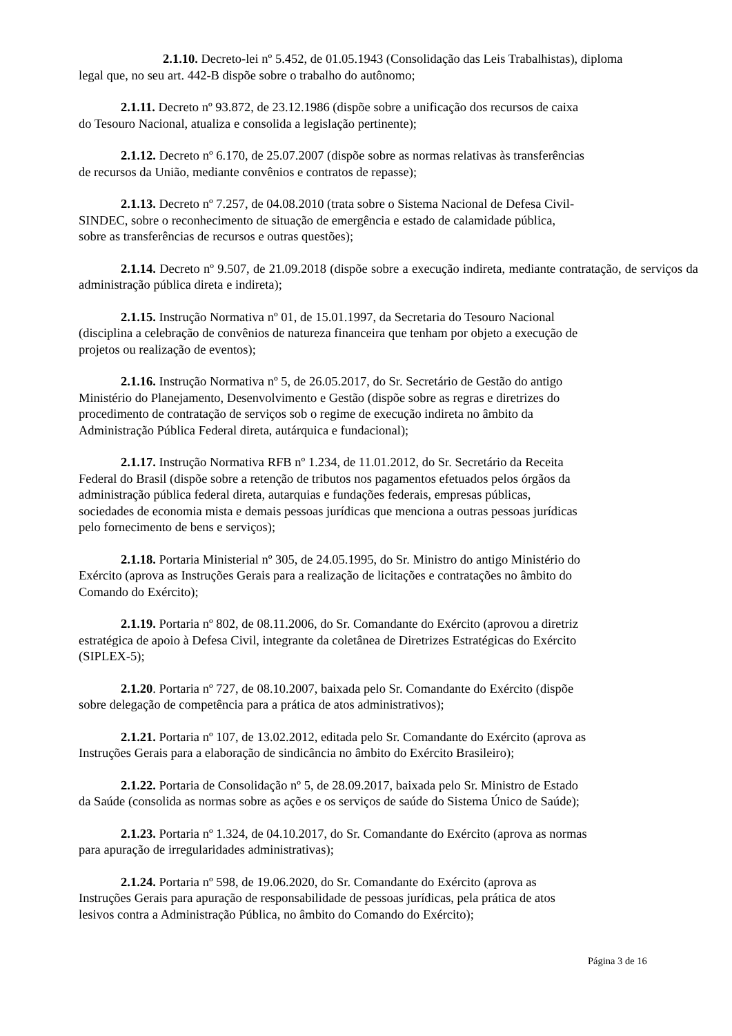2.1.10. Decreto-lei nº 5.452, de 01.05.1943 (Consolidação das Leis Trabalhistas), diploma
legal que, no seu art. 442-B dispõe sobre o trabalho do autônomo;
2.1.11. Decreto nº 93.872, de 23.12.1986 (dispõe sobre a unificação dos recursos de caixa
do Tesouro Nacional, atualiza e consolida a legislação pertinente);
2.1.12. Decreto nº 6.170, de 25.07.2007 (dispõe sobre as normas relativas às transferências
de recursos da União, mediante convênios e contratos de repasse);
2.1.13. Decreto nº 7.257, de 04.08.2010 (trata sobre o Sistema Nacional de Defesa Civil-
SINDEC, sobre o reconhecimento de situação de emergência e estado de calamidade pública,
sobre as transferências de recursos e outras questões);
2.1.14. Decreto nº 9.507, de 21.09.2018 (dispõe sobre a execução indireta, mediante contratação, de serviços da administração pública direta e indireta);
2.1.15. Instrução Normativa nº 01, de 15.01.1997, da Secretaria do Tesouro Nacional
(disciplina a celebração de convênios de natureza financeira que tenham por objeto a execução de
projetos ou realização de eventos);
2.1.16. Instrução Normativa nº 5, de 26.05.2017, do Sr. Secretário de Gestão do antigo
Ministério do Planejamento, Desenvolvimento e Gestão (dispõe sobre as regras e diretrizes do
procedimento de contratação de serviços sob o regime de execução indireta no âmbito da
Administração Pública Federal direta, autárquica e fundacional);
2.1.17. Instrução Normativa RFB nº 1.234, de 11.01.2012, do Sr. Secretário da Receita
Federal do Brasil (dispõe sobre a retenção de tributos nos pagamentos efetuados pelos órgãos da
administração pública federal direta, autarquias e fundações federais, empresas públicas,
sociedades de economia mista e demais pessoas jurídicas que menciona a outras pessoas jurídicas
pelo fornecimento de bens e serviços);
2.1.18. Portaria Ministerial nº 305, de 24.05.1995, do Sr. Ministro do antigo Ministério do
Exército (aprova as Instruções Gerais para a realização de licitações e contratações no âmbito do
Comando do Exército);
2.1.19. Portaria nº 802, de 08.11.2006, do Sr. Comandante do Exército (aprovou a diretriz
estratégica de apoio à Defesa Civil, integrante da coletânea de Diretrizes Estratégicas do Exército
(SIPLEX-5);
2.1.20. Portaria nº 727, de 08.10.2007, baixada pelo Sr. Comandante do Exército (dispõe
sobre delegação de competência para a prática de atos administrativos);
2.1.21. Portaria nº 107, de 13.02.2012, editada pelo Sr. Comandante do Exército (aprova as
Instruções Gerais para a elaboração de sindicância no âmbito do Exército Brasileiro);
2.1.22. Portaria de Consolidação nº 5, de 28.09.2017, baixada pelo Sr. Ministro de Estado
da Saúde (consolida as normas sobre as ações e os serviços de saúde do Sistema Único de Saúde);
2.1.23. Portaria nº 1.324, de 04.10.2017, do Sr. Comandante do Exército (aprova as normas
para apuração de irregularidades administrativas);
2.1.24. Portaria nº 598, de 19.06.2020, do Sr. Comandante do Exército (aprova as
Instruções Gerais para apuração de responsabilidade de pessoas jurídicas, pela prática de atos
lesivos contra a Administração Pública, no âmbito do Comando do Exército);
Página 3 de 16